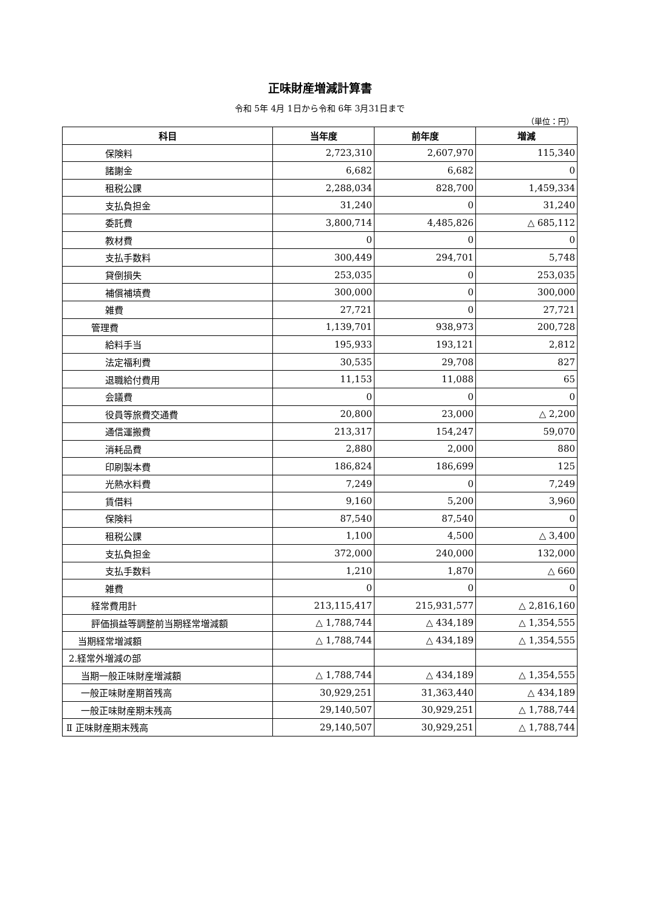正味財産増減計算書
令和 5年 4月 1日から令和 6年 3月31日まで
（単位：円）
| 科目 | 当年度 | 前年度 | 増減 |
| --- | --- | --- | --- |
| 保険料 | 2,723,310 | 2,607,970 | 115,340 |
| 諸謝金 | 6,682 | 6,682 | 0 |
| 租税公課 | 2,288,034 | 828,700 | 1,459,334 |
| 支払負担金 | 31,240 | 0 | 31,240 |
| 委託費 | 3,800,714 | 4,485,826 | △ 685,112 |
| 教材費 | 0 | 0 | 0 |
| 支払手数料 | 300,449 | 294,701 | 5,748 |
| 貸倒損失 | 253,035 | 0 | 253,035 |
| 補償補填費 | 300,000 | 0 | 300,000 |
| 雑費 | 27,721 | 0 | 27,721 |
| 管理費 | 1,139,701 | 938,973 | 200,728 |
| 給料手当 | 195,933 | 193,121 | 2,812 |
| 法定福利費 | 30,535 | 29,708 | 827 |
| 退職給付費用 | 11,153 | 11,088 | 65 |
| 会議費 | 0 | 0 | 0 |
| 役員等旅費交通費 | 20,800 | 23,000 | △ 2,200 |
| 通信運搬費 | 213,317 | 154,247 | 59,070 |
| 消耗品費 | 2,880 | 2,000 | 880 |
| 印刷製本費 | 186,824 | 186,699 | 125 |
| 光熱水料費 | 7,249 | 0 | 7,249 |
| 賃借料 | 9,160 | 5,200 | 3,960 |
| 保険料 | 87,540 | 87,540 | 0 |
| 租税公課 | 1,100 | 4,500 | △ 3,400 |
| 支払負担金 | 372,000 | 240,000 | 132,000 |
| 支払手数料 | 1,210 | 1,870 | △ 660 |
| 雑費 | 0 | 0 | 0 |
| 経常費用計 | 213,115,417 | 215,931,577 | △ 2,816,160 |
| 評価損益等調整前当期経常増減額 | △ 1,788,744 | △ 434,189 | △ 1,354,555 |
| 当期経常増減額 | △ 1,788,744 | △ 434,189 | △ 1,354,555 |
| 2.経常外増減の部 | | | |
| 当期一般正味財産増減額 | △ 1,788,744 | △ 434,189 | △ 1,354,555 |
| 一般正味財産期首残高 | 30,929,251 | 31,363,440 | △ 434,189 |
| 一般正味財産期末残高 | 29,140,507 | 30,929,251 | △ 1,788,744 |
| Ⅱ 正味財産期末残高 | 29,140,507 | 30,929,251 | △ 1,788,744 |